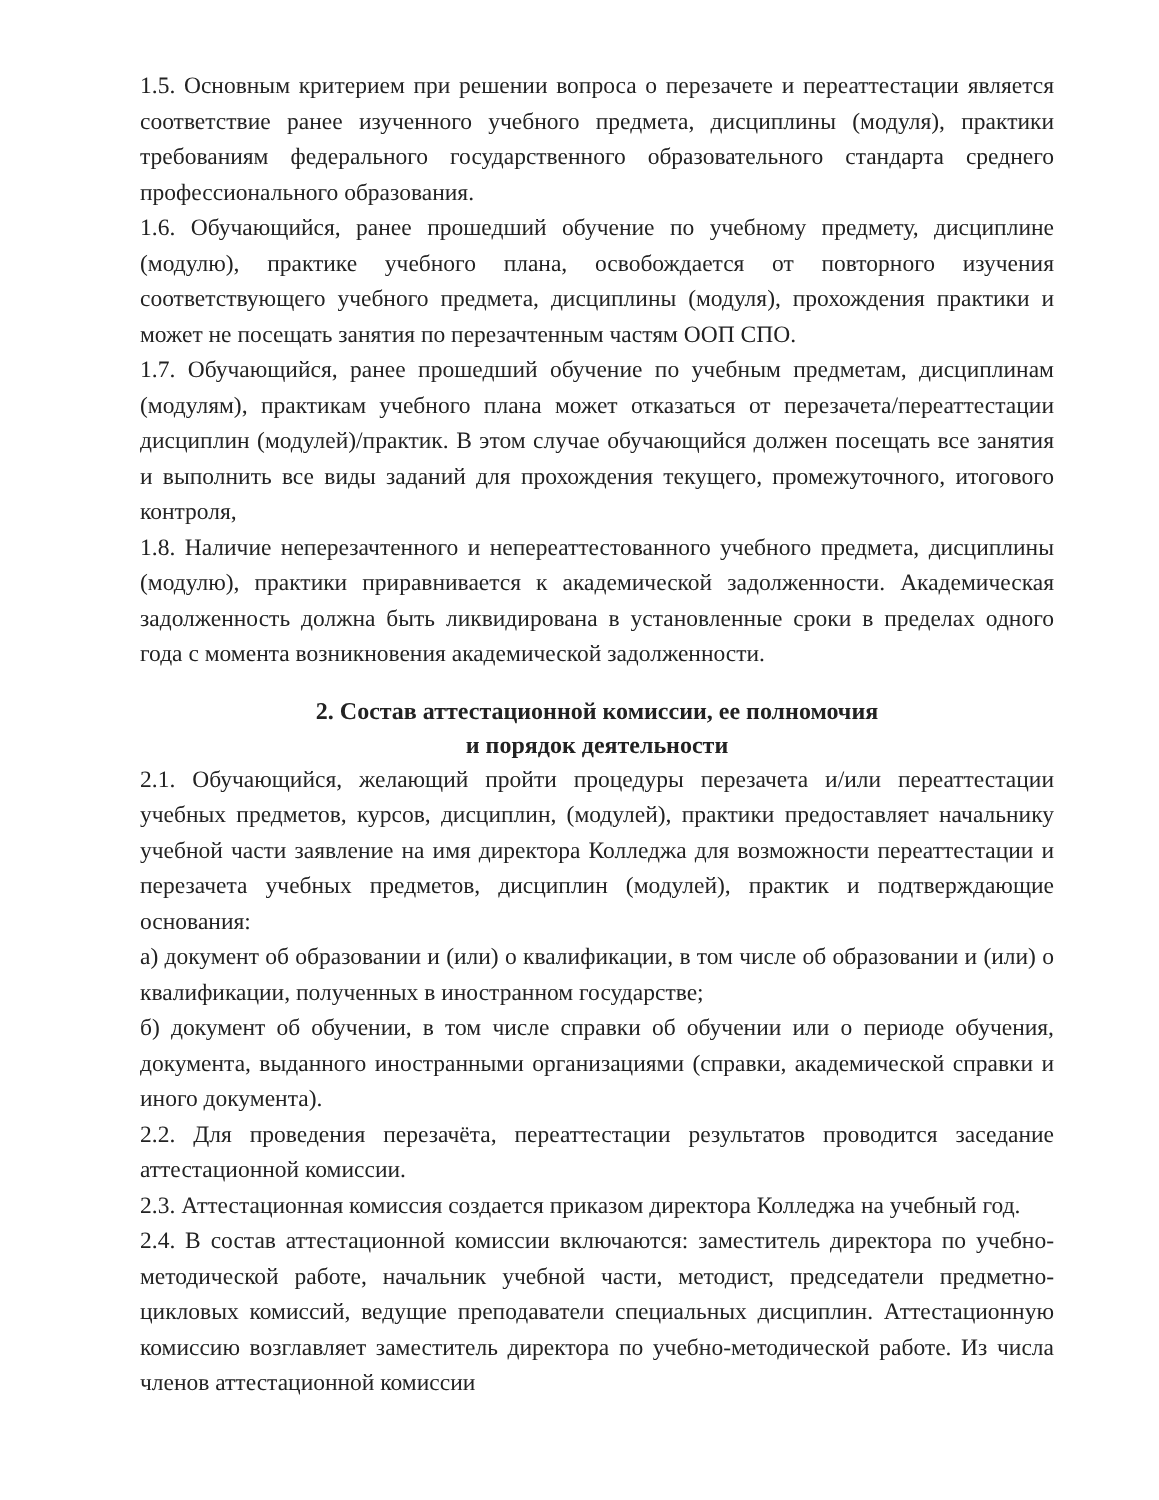1.5. Основным критерием при решении вопроса о перезачете и переаттестации является соответствие ранее изученного учебного предмета, дисциплины (модуля), практики требованиям федерального государственного образовательного стандарта среднего профессионального образования.
1.6. Обучающийся, ранее прошедший обучение по учебному предмету, дисциплине (модулю), практике учебного плана, освобождается от повторного изучения соответствующего учебного предмета, дисциплины (модуля), прохождения практики и может не посещать занятия по перезачтенным частям ООП СПО.
1.7. Обучающийся, ранее прошедший обучение по учебным предметам, дисциплинам (модулям), практикам учебного плана может отказаться от перезачета/переаттестации дисциплин (модулей)/практик. В этом случае обучающийся должен посещать все занятия и выполнить все виды заданий для прохождения текущего, промежуточного, итогового контроля,
1.8. Наличие неперезачтенного и непереаттестованного учебного предмета, дисциплины (модулю), практики приравнивается к академической задолженности. Академическая задолженность должна быть ликвидирована в установленные сроки в пределах одного года с момента возникновения академической задолженности.
2. Состав аттестационной комиссии, ее полномочия
и порядок деятельности
2.1. Обучающийся, желающий пройти процедуры перезачета и/или переаттестации учебных предметов, курсов, дисциплин, (модулей), практики предоставляет начальнику учебной части заявление на имя директора Колледжа для возможности переаттестации и перезачета учебных предметов, дисциплин (модулей), практик и подтверждающие основания:
а) документ об образовании и (или) о квалификации, в том числе об образовании и (или) о квалификации, полученных в иностранном государстве;
б) документ об обучении, в том числе справки об обучении или о периоде обучения, документа, выданного иностранными организациями (справки, академической справки и иного документа).
2.2. Для проведения перезачёта, переаттестации результатов проводится заседание аттестационной комиссии.
2.3. Аттестационная комиссия создается приказом директора Колледжа на учебный год.
2.4. В состав аттестационной комиссии включаются: заместитель директора по учебно-методической работе, начальник учебной части, методист, председатели предметно-цикловых комиссий, ведущие преподаватели специальных дисциплин. Аттестационную комиссию возглавляет заместитель директора по учебно-методической работе. Из числа членов аттестационной комиссии